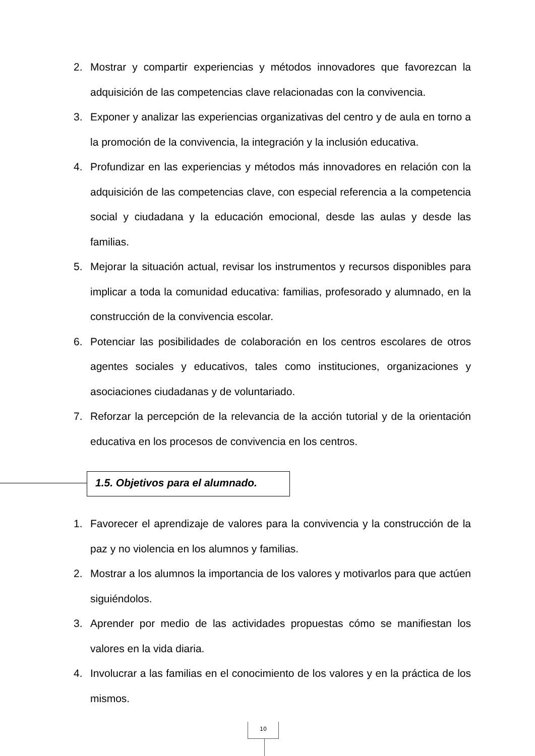2. Mostrar y compartir experiencias y métodos innovadores que favorezcan la adquisición de las competencias clave relacionadas con la convivencia.
3. Exponer y analizar las experiencias organizativas del centro y de aula en torno a la promoción de la convivencia, la integración y la inclusión educativa.
4. Profundizar en las experiencias y métodos más innovadores en relación con la adquisición de las competencias clave, con especial referencia a la competencia social y ciudadana y la educación emocional, desde las aulas y desde las familias.
5. Mejorar la situación actual, revisar los instrumentos y recursos disponibles para implicar a toda la comunidad educativa: familias, profesorado y alumnado, en la construcción de la convivencia escolar.
6. Potenciar las posibilidades de colaboración en los centros escolares de otros agentes sociales y educativos, tales como instituciones, organizaciones y asociaciones ciudadanas y de voluntariado.
7. Reforzar la percepción de la relevancia de la acción tutorial y de la orientación educativa en los procesos de convivencia en los centros.
1.5. Objetivos para el alumnado.
1. Favorecer el aprendizaje de valores para la convivencia y la construcción de la paz y no violencia en los alumnos y familias.
2. Mostrar a los alumnos la importancia de los valores y motivarlos para que actúen siguiéndolos.
3. Aprender por medio de las actividades propuestas cómo se manifiestan los valores en la vida diaria.
4. Involucrar a las familias en el conocimiento de los valores y en la práctica de los mismos.
10